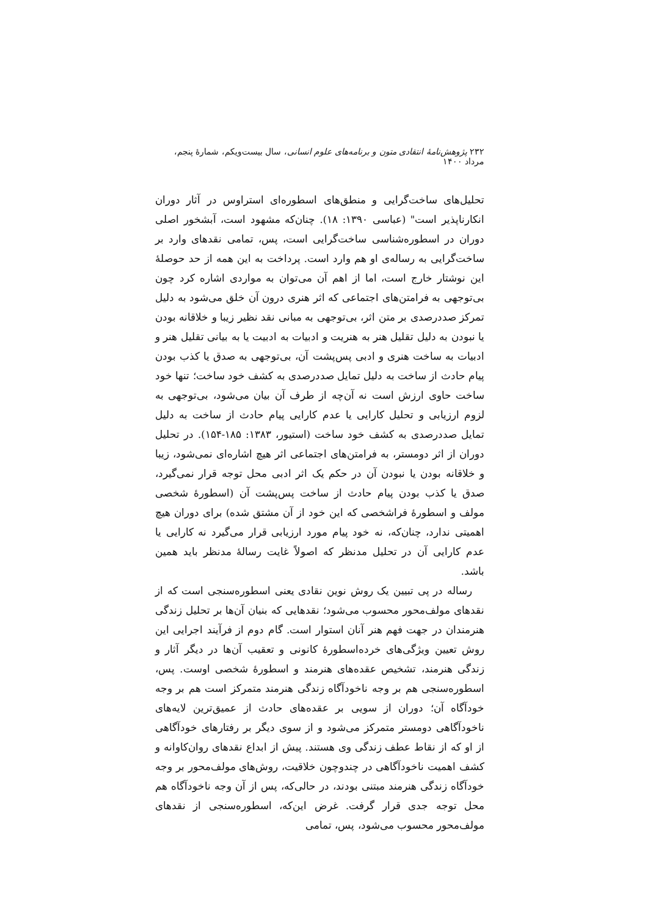۲۳۲ پژوهش‌نامهٔ انتقادی متون و برنامه‌های علوم انسانی، سال بیست‌ویکم، شمارهٔ پنجم، مرداد ۱۴۰۰
تحلیل‌های ساخت‌گرایی و منطق‌های اسطوره‌ای استراوس در آثار دوران انکارناپذیر است" (عباسی ۱۳۹۰: ۱۸). چنان‌که مشهود است، آبشخور اصلی دوران در اسطوره‌شناسی ساخت‌گرایی است، پس، تمامی نقدهای وارد بر ساخت‌گرایی به رساله‌ی او هم وارد است. پرداخت به این همه از حد حوصلهٔ این نوشتار خارج است، اما از اهم آن می‌توان به مواردی اشاره کرد چون بی‌توجهی به فرامتن‌های اجتماعی که اثر هنری درون آن خلق می‌شود به دلیل تمرکز صددرصدی بر متن اثر، بی‌توجهی به مبانی نقد نظیر زیبا و خلاقانه بودن یا نبودن به دلیل تقلیل هنر به هنریت و ادبیات به ادبیت یا به بیانی تقلیل هنر و ادبیات به ساخت هنری و ادبی پس‌پشت آن، بی‌توجهی به صدق یا کذب بودن پیام حادث از ساخت به دلیل تمایل صددرصدی به کشف خود ساخت؛ تنها خود ساخت حاوی ارزش است نه آن‌چه از طرف آن بیان می‌شود، بی‌توجهی به لزوم ارزیابی و تحلیل کارایی یا عدم کارایی پیام حادث از ساخت به دلیل تمایل صددرصدی به کشف خود ساخت (استیور، ۱۳۸۳: ۱۸۵-۱۵۴). در تحلیل دوران از اثر دومستر، به فرامتن‌های اجتماعی اثر هیچ اشاره‌ای نمی‌شود، زیبا و خلاقانه بودن یا نبودن آن در حکم یک اثر ادبی محل توجه قرار نمی‌گیرد، صدق یا کذب بودن پیام حادث از ساخت پس‌پشت آن (اسطورهٔ شخصی مولف و اسطورهٔ فراشخصی که این خود از آن مشتق شده) برای دوران هیچ اهمیتی ندارد، چنان‌که، نه خود پیام مورد ارزیابی قرار می‌گیرد نه کارایی یا عدم کارایی آن در تحلیل مدنظر که اصولاً غایت رسالهٔ مدنظر باید همین باشد.
رساله در پی تبیین یک روش نوین نقادی یعنی اسطوره‌سنجی است که از نقدهای مولف‌محور محسوب می‌شود؛ نقدهایی که بنیان آن‌ها بر تحلیل زندگی هنرمندان در جهت فهم هنر آنان استوار است. گام دوم از فرآیند اجرایی این روش تعیین ویژگی‌های خرده‌اسطورهٔ کانونی و تعقیب آن‌ها در دیگر آثار و زندگی هنرمند، تشخیص عقده‌های هنرمند و اسطورهٔ شخصی اوست. پس، اسطوره‌سنجی هم بر وجه ناخودآگاه زندگی هنرمند متمرکز است هم بر وجه خودآگاه آن؛ دوران از سویی بر عقده‌های حادث از عمیق‌ترین لایه‌های ناخودآگاهی دومستر متمرکز می‌شود و از سوی دیگر بر رفتارهای خودآگاهی از او که از نقاط عطف زندگی وی هستند. پیش از ابداع نقدهای روان‌کاوانه و کشف اهمیت ناخودآگاهی در چندوچون خلاقیت، روش‌های مولف‌محور بر وجه خودآگاه زندگی هنرمند مبتنی بودند، در حالی‌که، پس از آن وجه ناخودآگاه هم محل توجه جدی قرار گرفت. غرض این‌که، اسطوره‌سنجی از نقدهای مولف‌محور محسوب می‌شود، پس، تمامی